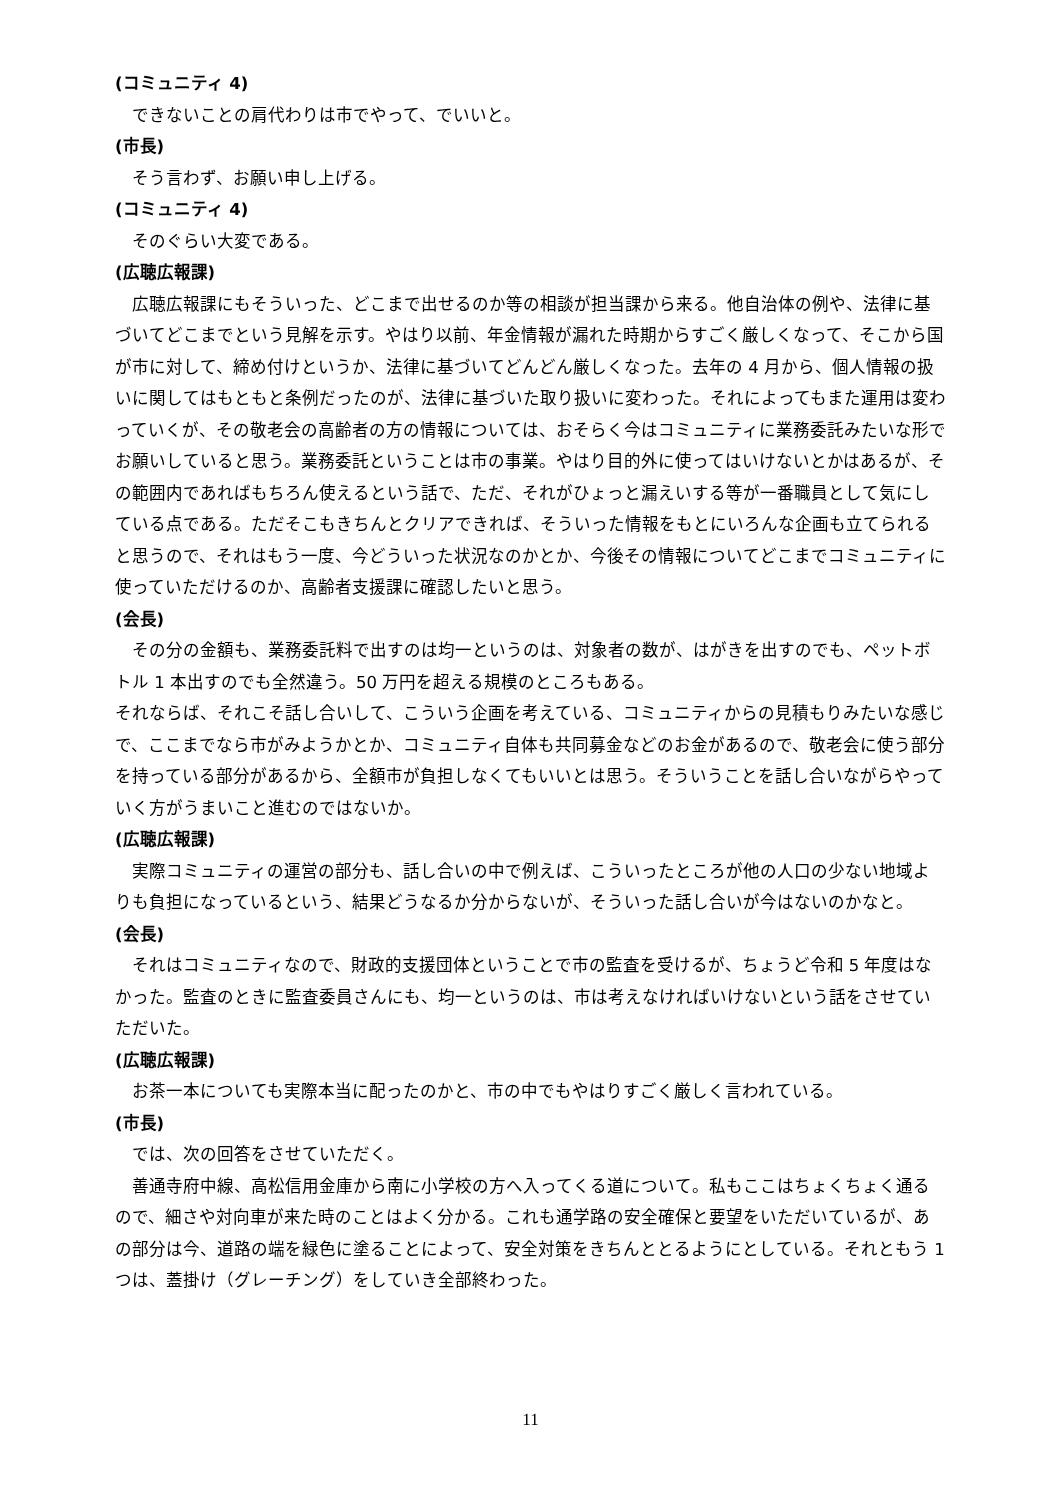(コミュニティ 4)
できないことの肩代わりは市でやって、でいいと。
(市長)
そう言わず、お願い申し上げる。
(コミュニティ 4)
そのぐらい大変である。
(広聴広報課)
広聴広報課にもそういった、どこまで出せるのか等の相談が担当課から来る。他自治体の例や、法律に基づいてどこまでという見解を示す。やはり以前、年金情報が漏れた時期からすごく厳しくなって、そこから国が市に対して、締め付けというか、法律に基づいてどんどん厳しくなった。去年の 4 月から、個人情報の扱いに関してはもともと条例だったのが、法律に基づいた取り扱いに変わった。それによってもまた運用は変わっていくが、その敬老会の高齢者の方の情報については、おそらく今はコミュニティに業務委託みたいな形でお願いしていると思う。業務委託ということは市の事業。やはり目的外に使ってはいけないとかはあるが、その範囲内であればもちろん使えるという話で、ただ、それがひょっと漏えいする等が一番職員として気にしている点である。ただそこもきちんとクリアできれば、そういった情報をもとにいろんな企画も立てられると思うので、それはもう一度、今どういった状況なのかとか、今後その情報についてどこまでコミュニティに使っていただけるのか、高齢者支援課に確認したいと思う。
(会長)
その分の金額も、業務委託料で出すのは均一というのは、対象者の数が、はがきを出すのでも、ペットボトル 1 本出すのでも全然違う。50 万円を超える規模のところもある。
それならば、それこそ話し合いして、こういう企画を考えている、コミュニティからの見積もりみたいな感じで、ここまでなら市がみようかとか、コミュニティ自体も共同募金などのお金があるので、敬老会に使う部分を持っている部分があるから、全額市が負担しなくてもいいとは思う。そういうことを話し合いながらやっていく方がうまいこと進むのではないか。
(広聴広報課)
実際コミュニティの運営の部分も、話し合いの中で例えば、こういったところが他の人口の少ない地域よりも負担になっているという、結果どうなるか分からないが、そういった話し合いが今はないのかなと。
(会長)
それはコミュニティなので、財政的支援団体ということで市の監査を受けるが、ちょうど令和 5 年度はなかった。監査のときに監査委員さんにも、均一というのは、市は考えなければいけないという話をさせていただいた。
(広聴広報課)
お茶一本についても実際本当に配ったのかと、市の中でもやはりすごく厳しく言われている。
(市長)
では、次の回答をさせていただく。
善通寺府中線、高松信用金庫から南に小学校の方へ入ってくる道について。私もここはちょくちょく通るので、細さや対向車が来た時のことはよく分かる。これも通学路の安全確保と要望をいただいているが、あの部分は今、道路の端を緑色に塗ることによって、安全対策をきちんととるようにとしている。それともう 1 つは、蓋掛け（グレーチング）をしていき全部終わった。
11